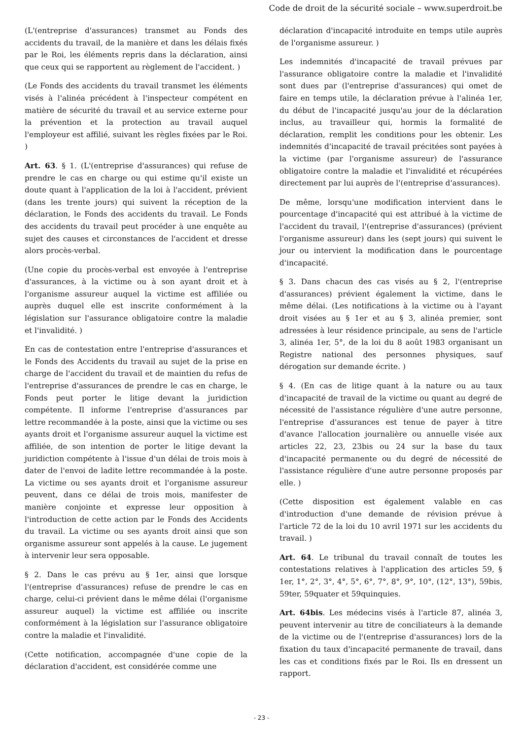Code de droit de la sécurité sociale – www.superdroit.be
(L'(entreprise d'assurances) transmet au Fonds des accidents du travail, de la manière et dans les délais fixés par le Roi, les éléments repris dans la déclaration, ainsi que ceux qui se rapportent au règlement de l'accident. )
(Le Fonds des accidents du travail transmet les éléments visés à l'alinéa précédent à l'inspecteur compétent en matière de sécurité du travail et au service externe pour la prévention et la protection au travail auquel l'employeur est affilié, suivant les règles fixées par le Roi. )
Art. 63. § 1. (L'(entreprise d'assurances) qui refuse de prendre le cas en charge ou qui estime qu'il existe un doute quant à l'application de la loi à l'accident, prévient (dans les trente jours) qui suivent la réception de la déclaration, le Fonds des accidents du travail. Le Fonds des accidents du travail peut procéder à une enquête au sujet des causes et circonstances de l'accident et dresse alors procès-verbal.
(Une copie du procès-verbal est envoyée à l'entreprise d'assurances, à la victime ou à son ayant droit et à l'organisme assureur auquel la victime est affiliée ou auprès duquel elle est inscrite conformément à la législation sur l'assurance obligatoire contre la maladie et l'invalidité. )
En cas de contestation entre l'entreprise d'assurances et le Fonds des Accidents du travail au sujet de la prise en charge de l'accident du travail et de maintien du refus de l'entreprise d'assurances de prendre le cas en charge, le Fonds peut porter le litige devant la juridiction compétente. Il informe l'entreprise d'assurances par lettre recommandée à la poste, ainsi que la victime ou ses ayants droit et l'organisme assureur auquel la victime est affiliée, de son intention de porter le litige devant la juridiction compétente à l'issue d'un délai de trois mois à dater de l'envoi de ladite lettre recommandée à la poste. La victime ou ses ayants droit et l'organisme assureur peuvent, dans ce délai de trois mois, manifester de manière conjointe et expresse leur opposition à l'introduction de cette action par le Fonds des Accidents du travail. La victime ou ses ayants droit ainsi que son organisme assureur sont appelés à la cause. Le jugement à intervenir leur sera opposable.
§ 2. Dans le cas prévu au § 1er, ainsi que lorsque l'(entreprise d'assurances) refuse de prendre le cas en charge, celui-ci prévient dans le même délai (l'organisme assureur auquel) la victime est affiliée ou inscrite conformément à la législation sur l'assurance obligatoire contre la maladie et l'invalidité.
(Cette notification, accompagnée d'une copie de la déclaration d'accident, est considérée comme une
déclaration d'incapacité introduite en temps utile auprès de l'organisme assureur. )
Les indemnités d'incapacité de travail prévues par l'assurance obligatoire contre la maladie et l'invalidité sont dues par (l'entreprise d'assurances) qui omet de faire en temps utile, la déclaration prévue à l'alinéa 1er, du début de l'incapacité jusqu'au jour de la déclaration inclus, au travailleur qui, hormis la formalité de déclaration, remplit les conditions pour les obtenir. Les indemnités d'incapacité de travail précitées sont payées à la victime (par l'organisme assureur) de l'assurance obligatoire contre la maladie et l'invalidité et récupérées directement par lui auprès de l'(entreprise d'assurances).
De même, lorsqu'une modification intervient dans le pourcentage d'incapacité qui est attribué à la victime de l'accident du travail, l'(entreprise d'assurances) (prévient l'organisme assureur) dans les (sept jours) qui suivent le jour ou intervient la modification dans le pourcentage d'incapacité.
§ 3. Dans chacun des cas visés au § 2, l'(entreprise d'assurances) prévient également la victime, dans le même délai. (Les notifications à la victime ou à l'ayant droit visées au § 1er et au § 3, alinéa premier, sont adressées à leur résidence principale, au sens de l'article 3, alinéa 1er, 5°, de la loi du 8 août 1983 organisant un Registre national des personnes physiques, sauf dérogation sur demande écrite. )
§ 4. (En cas de litige quant à la nature ou au taux d'incapacité de travail de la victime ou quant au degré de nécessité de l'assistance régulière d'une autre personne, l'entreprise d'assurances est tenue de payer à titre d'avance l'allocation journalière ou annuelle visée aux articles 22, 23, 23bis ou 24 sur la base du taux d'incapacité permanente ou du degré de nécessité de l'assistance régulière d'une autre personne proposés par elle. )
(Cette disposition est également valable en cas d'introduction d'une demande de révision prévue à l'article 72 de la loi du 10 avril 1971 sur les accidents du travail. )
Art. 64. Le tribunal du travail connaît de toutes les contestations relatives à l'application des articles 59, § 1er, 1°, 2°, 3°, 4°, 5°, 6°, 7°, 8°, 9°, 10°, (12°, 13°), 59bis, 59ter, 59quater et 59quinquies.
Art. 64bis. Les médecins visés à l'article 87, alinéa 3, peuvent intervenir au titre de conciliateurs à la demande de la victime ou de l'(entreprise d'assurances) lors de la fixation du taux d'incapacité permanente de travail, dans les cas et conditions fixés par le Roi. Ils en dressent un rapport.
- 23 -